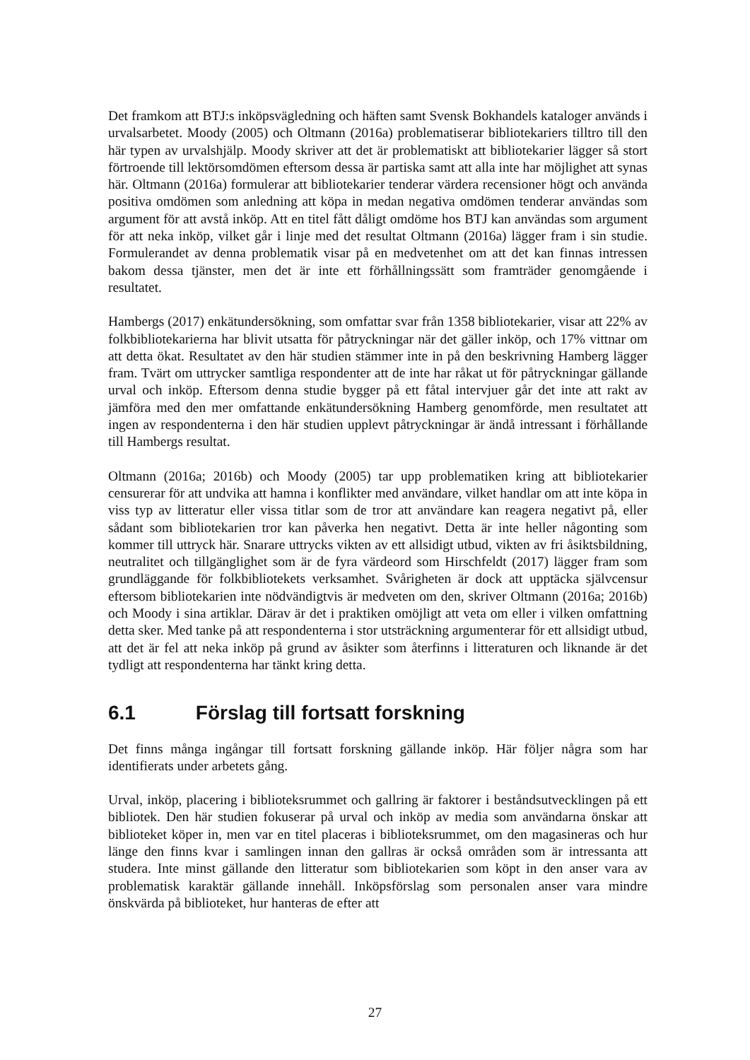Det framkom att BTJ:s inköpsvägledning och häften samt Svensk Bokhandels kataloger används i urvalsarbetet. Moody (2005) och Oltmann (2016a) problematiserar bibliotekariers tilltro till den här typen av urvalshjälp. Moody skriver att det är problematiskt att bibliotekarier lägger så stort förtroende till lektörsomdömen eftersom dessa är partiska samt att alla inte har möjlighet att synas här. Oltmann (2016a) formulerar att bibliotekarier tenderar värdera recensioner högt och använda positiva omdömen som anledning att köpa in medan negativa omdömen tenderar användas som argument för att avstå inköp. Att en titel fått dåligt omdöme hos BTJ kan användas som argument för att neka inköp, vilket går i linje med det resultat Oltmann (2016a) lägger fram i sin studie. Formulerandet av denna problematik visar på en medvetenhet om att det kan finnas intressen bakom dessa tjänster, men det är inte ett förhållningssätt som framträder genomgående i resultatet.
Hambergs (2017) enkätundersökning, som omfattar svar från 1358 bibliotekarier, visar att 22% av folkbibliotekarierna har blivit utsatta för påtryckningar när det gäller inköp, och 17% vittnar om att detta ökat. Resultatet av den här studien stämmer inte in på den beskrivning Hamberg lägger fram. Tvärt om uttrycker samtliga respondenter att de inte har råkat ut för påtryckningar gällande urval och inköp. Eftersom denna studie bygger på ett fåtal intervjuer går det inte att rakt av jämföra med den mer omfattande enkätundersökning Hamberg genomförde, men resultatet att ingen av respondenterna i den här studien upplevt påtryckningar är ändå intressant i förhållande till Hambergs resultat.
Oltmann (2016a; 2016b) och Moody (2005) tar upp problematiken kring att bibliotekarier censurerar för att undvika att hamna i konflikter med användare, vilket handlar om att inte köpa in viss typ av litteratur eller vissa titlar som de tror att användare kan reagera negativt på, eller sådant som bibliotekarien tror kan påverka hen negativt. Detta är inte heller någonting som kommer till uttryck här. Snarare uttrycks vikten av ett allsidigt utbud, vikten av fri åsiktsbildning, neutralitet och tillgänglighet som är de fyra värdeord som Hirschfeldt (2017) lägger fram som grundläggande för folkbibliotekets verksamhet. Svårigheten är dock att upptäcka självcensur eftersom bibliotekarien inte nödvändigtvis är medveten om den, skriver Oltmann (2016a; 2016b) och Moody i sina artiklar. Därav är det i praktiken omöjligt att veta om eller i vilken omfattning detta sker. Med tanke på att respondenterna i stor utsträckning argumenterar för ett allsidigt utbud, att det är fel att neka inköp på grund av åsikter som återfinns i litteraturen och liknande är det tydligt att respondenterna har tänkt kring detta.
6.1 Förslag till fortsatt forskning
Det finns många ingångar till fortsatt forskning gällande inköp. Här följer några som har identifierats under arbetets gång.
Urval, inköp, placering i biblioteksrummet och gallring är faktorer i beståndsutvecklingen på ett bibliotek. Den här studien fokuserar på urval och inköp av media som användarna önskar att biblioteket köper in, men var en titel placeras i biblioteksrummet, om den magasineras och hur länge den finns kvar i samlingen innan den gallras är också områden som är intressanta att studera. Inte minst gällande den litteratur som bibliotekarien som köpt in den anser vara av problematisk karaktär gällande innehåll. Inköpsförslag som personalen anser vara mindre önskvärda på biblioteket, hur hanteras de efter att
27